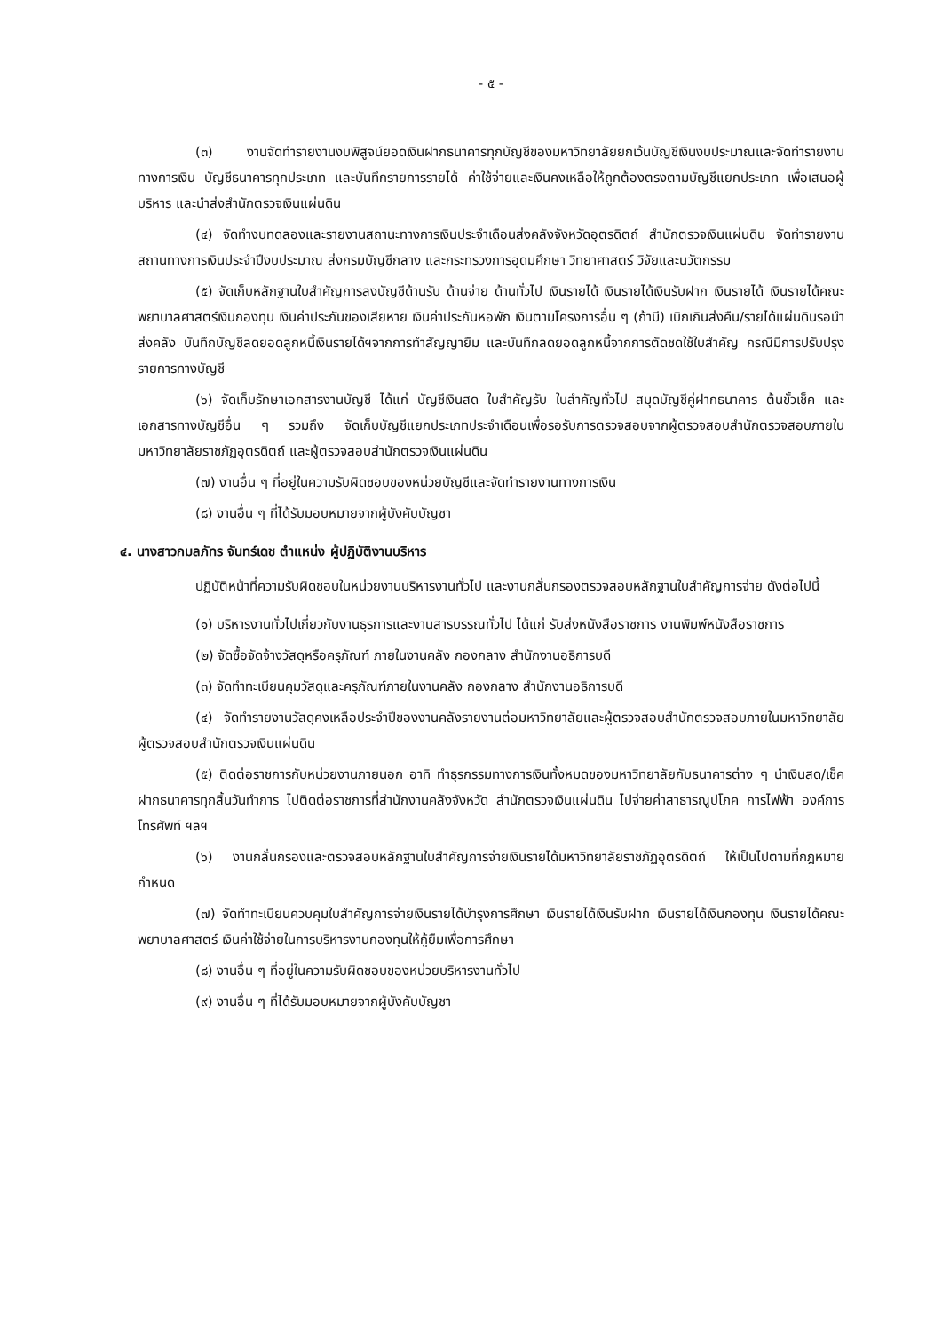- ๕ -
(๓) งานจัดทำรายงานงบพิสูจน์ยอดเงินฝากธนาคารทุกบัญชีของมหาวิทยาลัยยกเว้นบัญชีเงินงบประมาณและจัดทำรายงานทางการเงิน บัญชีธนาคารทุกประเภท และบันทึกรายการรายได้ ค่าใช้จ่ายและเงินคงเหลือให้ถูกต้องตรงตามบัญชีแยกประเภท เพื่อเสนอผู้บริหาร และนำส่งสำนักตรวจเงินแผ่นดิน
(๔) จัดทำงบทดลองและรายงานสถานะทางการเงินประจำเดือนส่งคลังจังหวัดอุตรดิตถ์ สำนักตรวจเงินแผ่นดิน จัดทำรายงานสถานทางการเงินประจำปีงบประมาณ ส่งกรมบัญชีกลาง และกระทรวงการอุดมศึกษา วิทยาศาสตร์ วิจัยและนวัตกรรม
(๕) จัดเก็บหลักฐานใบสำคัญการลงบัญชีด้านรับ ด้านจ่าย ด้านทั่วไป เงินรายได้ เงินรายได้เงินรับฝาก เงินรายได้ เงินรายได้คณะพยาบาลศาสตร์เงินกองทุน เงินค่าประกันของเสียหาย เงินค่าประกันหอพัก เงินตามโครงการอื่น ๆ (ถ้ามี) เบิกเกินส่งคืน/รายได้แผ่นดินรอนำส่งคลัง บันทึกบัญชีลดยอดลูกหนี้เงินรายได้ฯจากการทำสัญญายืม และบันทึกลดยอดลูกหนี้จากการตัดชดใช้ใบสำคัญ กรณีมีการปรับปรุงรายการทางบัญชี
(๖) จัดเก็บรักษาเอกสารงานบัญชี ได้แก่ บัญชีเงินสด ใบสำคัญรับ ใบสำคัญทั่วไป สมุดบัญชีคู่ฝากธนาคาร ต้นขั้วเช็ค และเอกสารทางบัญชีอื่น ๆ รวมถึง จัดเก็บบัญชีแยกประเภทประจำเดือนเพื่อรอรับการตรวจสอบจากผู้ตรวจสอบสำนักตรวจสอบภายในมหาวิทยาลัยราชภัฏอุตรดิตถ์ และผู้ตรวจสอบสำนักตรวจเงินแผ่นดิน
(๗) งานอื่น ๆ ที่อยู่ในความรับผิดชอบของหน่วยบัญชีและจัดทำรายงานทางการเงิน
(๘) งานอื่น ๆ ที่ได้รับมอบหมายจากผู้บังคับบัญชา
๔. นางสาวกมลภัทร จันทร์เดช ตำแหน่ง ผู้ปฏิบัติงานบริหาร
ปฏิบัติหน้าที่ความรับผิดชอบในหน่วยงานบริหารงานทั่วไป และงานกลั่นกรองตรวจสอบหลักฐานใบสำคัญการจ่าย ดังต่อไปนี้
(๑) บริหารงานทั่วไปเกี่ยวกับงานธุรการและงานสารบรรณทั่วไป ได้แก่ รับส่งหนังสือราชการ งานพิมพ์หนังสือราชการ
(๒) จัดซื้อจัดจ้างวัสดุหรือครุภัณฑ์ ภายในงานคลัง กองกลาง สำนักงานอธิการบดี
(๓) จัดทำทะเบียนคุมวัสดุและครุภัณฑ์ภายในงานคลัง กองกลาง สำนักงานอธิการบดี
(๔) จัดทำรายงานวัสดุคงเหลือประจำปีของงานคลังรายงานต่อมหาวิทยาลัยและผู้ตรวจสอบสำนักตรวจสอบภายในมหาวิทยาลัย ผู้ตรวจสอบสำนักตรวจเงินแผ่นดิน
(๕) ติดต่อราชการกับหน่วยงานภายนอก อาทิ ทำธุรกรรมทางการเงินทั้งหมดของมหาวิทยาลัยกับธนาคารต่าง ๆ นำเงินสด/เช็คฝากธนาคารทุกสิ้นวันทำการ ไปติดต่อราชการที่สำนักงานคลังจังหวัด สำนักตรวจเงินแผ่นดิน ไปจ่ายค่าสาธารณูปโภค การไฟฟ้า องค์การโทรศัพท์ ฯลฯ
(๖) งานกลั่นกรองและตรวจสอบหลักฐานใบสำคัญการจ่ายเงินรายได้มหาวิทยาลัยราชภัฏอุตรดิตถ์ ให้เป็นไปตามที่กฎหมายกำหนด
(๗) จัดทำทะเบียนควบคุมใบสำคัญการจ่ายเงินรายได้บำรุงการศึกษา เงินรายได้เงินรับฝาก เงินรายได้เงินกองทุน เงินรายได้คณะพยาบาลศาสตร์ เงินค่าใช้จ่ายในการบริหารงานกองทุนให้กู้ยืมเพื่อการศึกษา
(๘) งานอื่น ๆ ที่อยู่ในความรับผิดชอบของหน่วยบริหารงานทั่วไป
(๙) งานอื่น ๆ ที่ได้รับมอบหมายจากผู้บังคับบัญชา